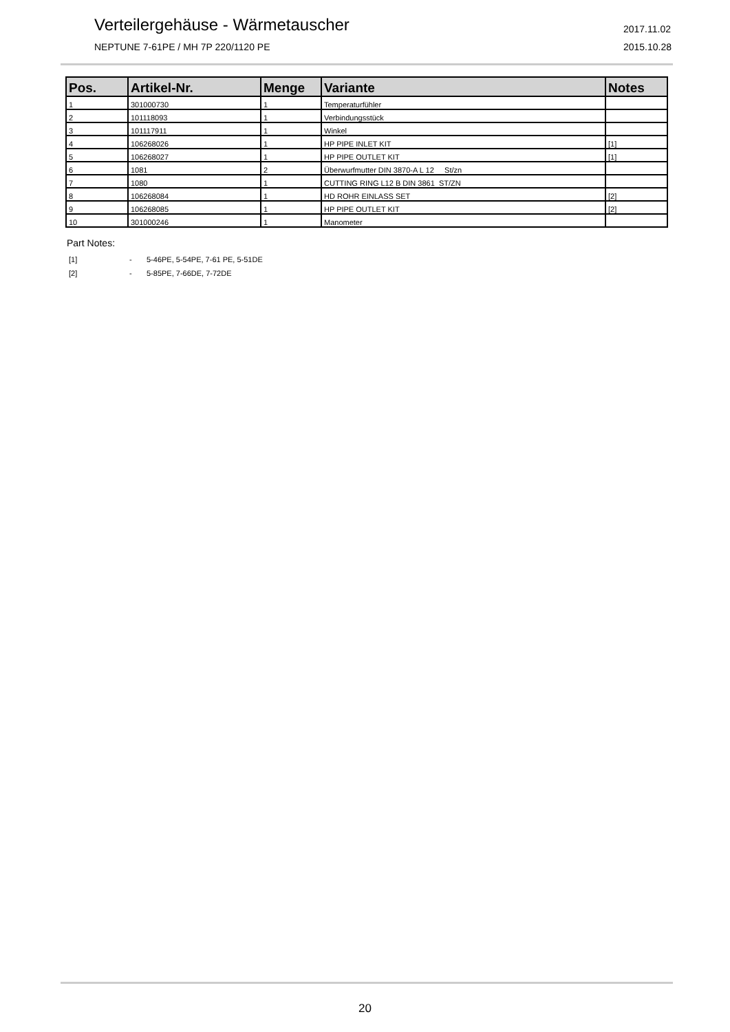Verteilergehäuse - Wärmetauscher
NEPTUNE 7-61PE / MH 7P 220/1120 PE
2017.11.02
2015.10.28
| Pos. | Artikel-Nr. | Menge | Variante | Notes |
| --- | --- | --- | --- | --- |
| 1 | 301000730 | 1 | Temperaturfühler | |
| 2 | 101118093 | 1 | Verbindungsstück | |
| 3 | 101117911 | 1 | Winkel | |
| 4 | 106268026 | 1 | HP PIPE INLET KIT | [1] |
| 5 | 106268027 | 1 | HP PIPE OUTLET KIT | [1] |
| 6 | 1081 | 2 | Überwurfmutter DIN 3870-A L 12 St/zn | |
| 7 | 1080 | 1 | CUTTING RING L12 B DIN 3861 ST/ZN | |
| 8 | 106268084 | 1 | HD ROHR EINLASS SET | [2] |
| 9 | 106268085 | 1 | HP PIPE OUTLET KIT | [2] |
| 10 | 301000246 | 1 | Manometer | |
Part Notes:
[1] - 5-46PE, 5-54PE, 7-61 PE, 5-51DE
[2] - 5-85PE, 7-66DE, 7-72DE
20